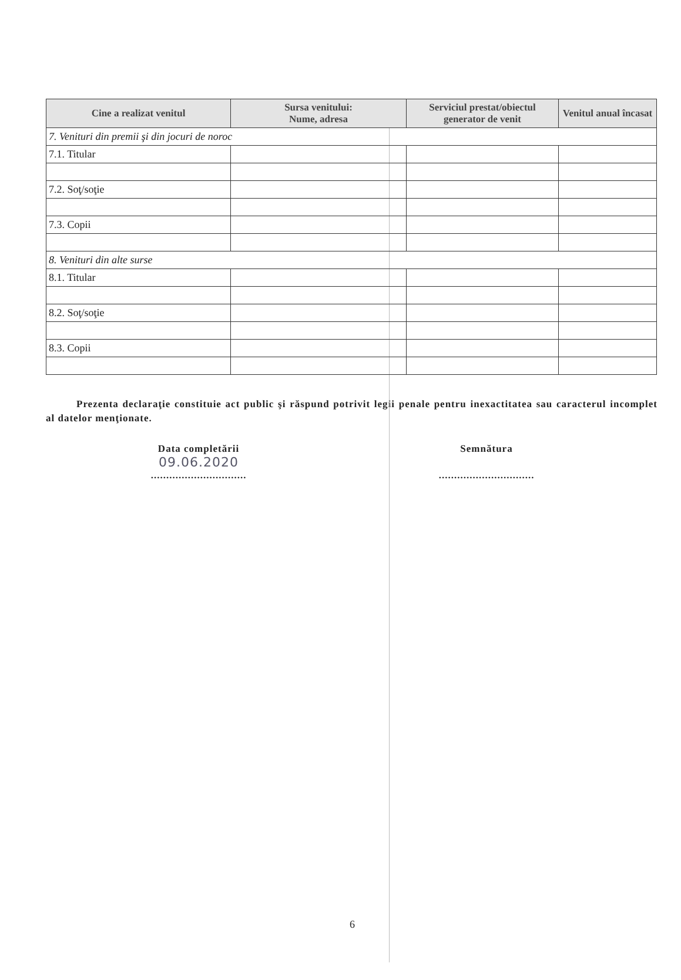| Cine a realizat venitul | Sursa venitului: Nume, adresa | Serviciul prestat/obiectul generator de venit | Venitul anual încasat |
| --- | --- | --- | --- |
| 7. Venituri din premii şi din jocuri de noroc | | | |
| 7.1. Titular | | | |
| 7.2. Soţ/soţie | | | |
| 7.3. Copii | | | |
| 8. Venituri din alte surse | | | |
| 8.1. Titular | | | |
| 8.2. Soţ/soţie | | | |
| 8.3. Copii | | | |
Prezenta declaraţie constituie act public şi răspund potrivit legii penale pentru inexactitatea sau caracterul incomplet al datelor menţionate.
Data completării
09.06.2020
...............................
Semnătura
...............................
6